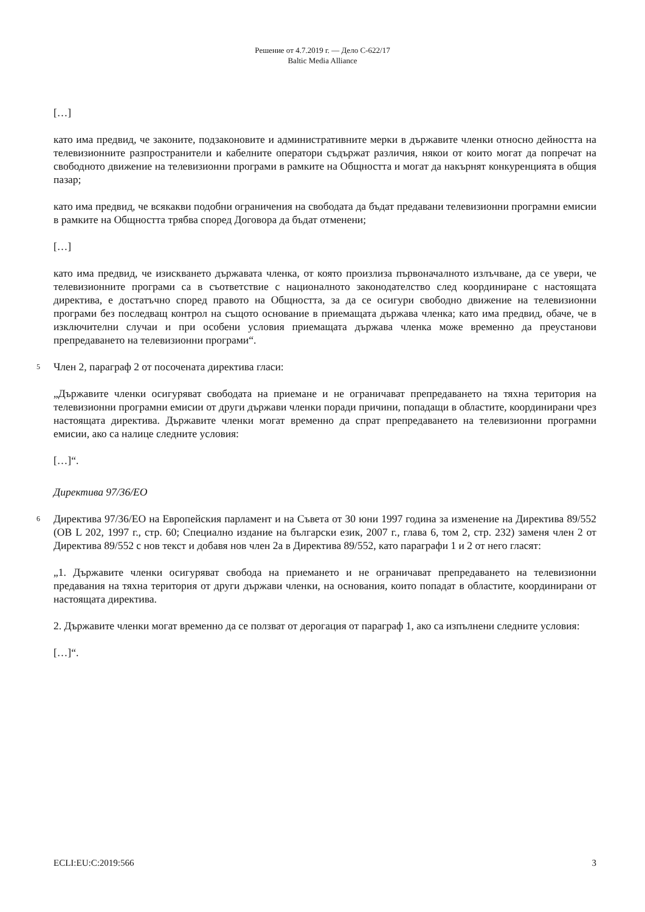Решение от 4.7.2019 г. — Дело C-622/17
Baltic Media Alliance
[…]
като има предвид, че законите, подзаконовите и административните мерки в държавите членки относно дейността на телевизионните разпространители и кабелните оператори съдържат различия, някои от които могат да попречат на свободното движение на телевизионни програми в рамките на Общността и могат да накърнят конкуренцията в общия пазар;
като има предвид, че всякакви подобни ограничения на свободата да бъдат предавани телевизионни програмни емисии в рамките на Общността трябва според Договора да бъдат отменени;
[…]
като има предвид, че изискването държавата членка, от която произлиза първоначалното излъчване, да се увери, че телевизионните програми са в съответствие с националното законодателство след координиране с настоящата директива, е достатъчно според правото на Общността, за да се осигури свободно движение на телевизионни програми без последващ контрол на същото основание в приемащата държава членка; като има предвид, обаче, че в изключителни случаи и при особени условия приемащата държава членка може временно да преустанови препредаването на телевизионни програми“.
5
Член 2, параграф 2 от посочената директива гласи:
„Държавите членки осигуряват свободата на приемане и не ограничават препредаването на тяхна територия на телевизионни програмни емисии от други държави членки поради причини, попадащи в областите, координирани чрез настоящата директива. Държавите членки могат временно да спрат препредаването на телевизионни програмни емисии, ако са налице следните условия:
[…]“.
Директива 97/36/ЕО
6
Директива 97/36/ЕО на Европейския парламент и на Съвета от 30 юни 1997 година за изменение на Директива 89/552 (ОВ L 202, 1997 г., стр. 60; Специално издание на български език, 2007 г., глава 6, том 2, стр. 232) заменя член 2 от Директива 89/552 с нов текст и добавя нов член 2а в Директива 89/552, като параграфи 1 и 2 от него гласят:
„1. Държавите членки осигуряват свобода на приемането и не ограничават препредаването на телевизионни предавания на тяхна територия от други държави членки, на основания, които попадат в областите, координирани от настоящата директива.
2. Държавите членки могат временно да се ползват от дерогация от параграф 1, ако са изпълнени следните условия:
[…]“.
ECLI:EU:C:2019:566 3